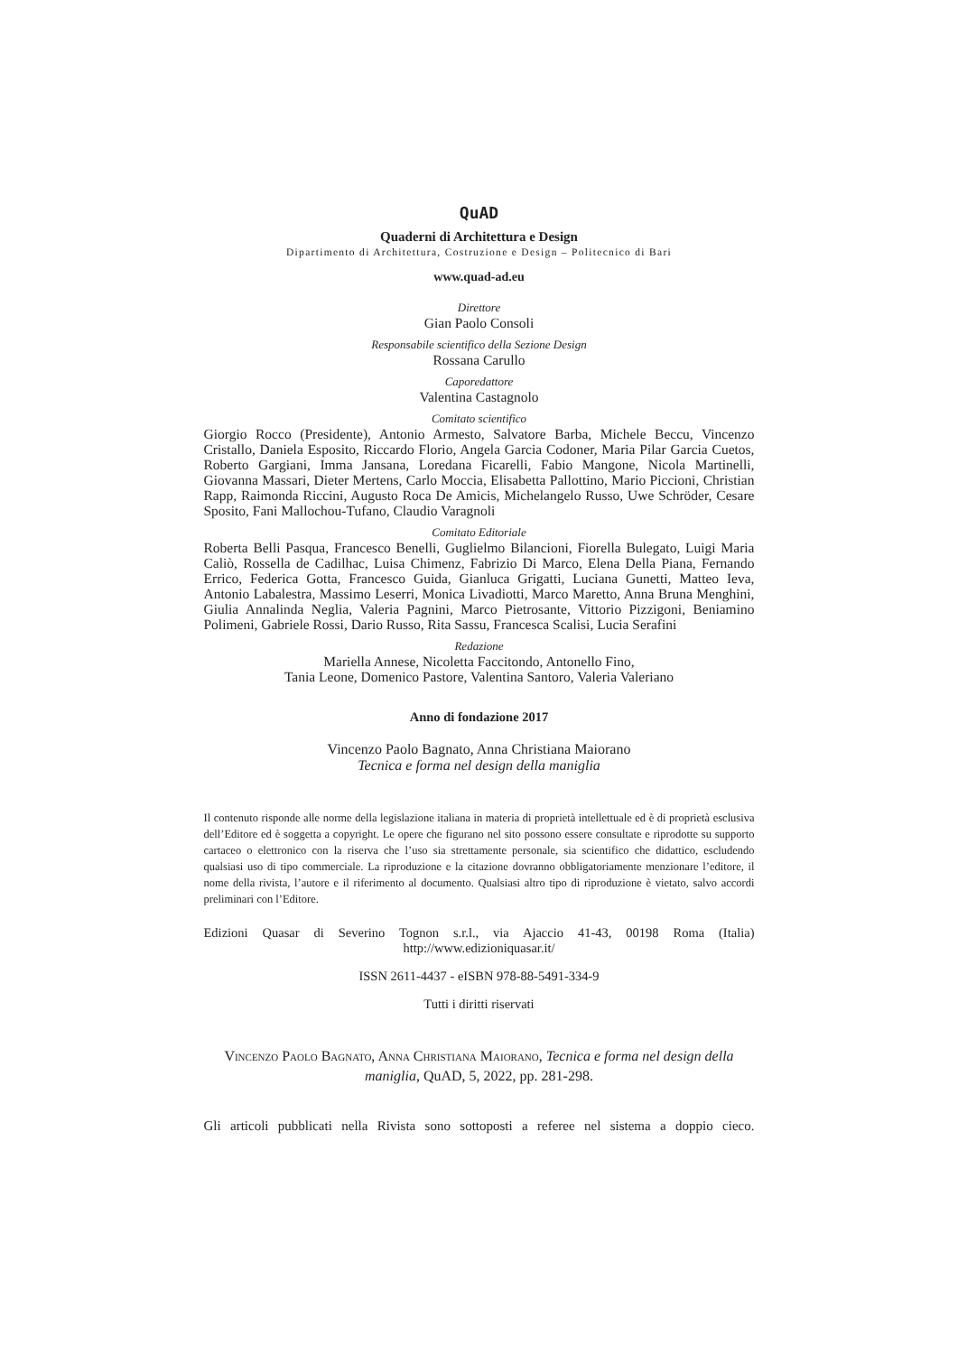QuAD
Quaderni di Architettura e Design
Dipartimento di Architettura, Costruzione e Design – Politecnico di Bari
www.quad-ad.eu
Direttore
Gian Paolo Consoli
Responsabile scientifico della Sezione Design
Rossana Carullo
Caporedattore
Valentina Castagnolo
Comitato scientifico
Giorgio Rocco (Presidente), Antonio Armesto, Salvatore Barba, Michele Beccu, Vincenzo Cristallo, Daniela Esposito, Riccardo Florio, Angela Garcia Codoner, Maria Pilar Garcia Cuetos, Roberto Gargiani, Imma Jansana, Loredana Ficarelli, Fabio Mangone, Nicola Martinelli, Giovanna Massari, Dieter Mertens, Carlo Moccia, Elisabetta Pallottino, Mario Piccioni, Christian Rapp, Raimonda Riccini, Augusto Roca De Amicis, Michelangelo Russo, Uwe Schröder, Cesare Sposito, Fani Mallochou-Tufano, Claudio Varagnoli
Comitato Editoriale
Roberta Belli Pasqua, Francesco Benelli, Guglielmo Bilancioni, Fiorella Bulegato, Luigi Maria Caliò, Rossella de Cadilhac, Luisa Chimenz, Fabrizio Di Marco, Elena Della Piana, Fernando Errico, Federica Gotta, Francesco Guida, Gianluca Grigatti, Luciana Gunetti, Matteo Ieva, Antonio Labalestra, Massimo Leserri, Monica Livadiotti, Marco Maretto, Anna Bruna Menghini, Giulia Annalinda Neglia, Valeria Pagnini, Marco Pietrosante, Vittorio Pizzigoni, Beniamino Polimeni, Gabriele Rossi, Dario Russo, Rita Sassu, Francesca Scalisi, Lucia Serafini
Redazione
Mariella Annese, Nicoletta Faccitondo, Antonello Fino,
Tania Leone, Domenico Pastore, Valentina Santoro, Valeria Valeriano
Anno di fondazione 2017
Vincenzo Paolo Bagnato, Anna Christiana Maiorano
Tecnica e forma nel design della maniglia
Il contenuto risponde alle norme della legislazione italiana in materia di proprietà intellettuale ed è di proprietà esclusiva dell’Editore ed è soggetta a copyright. Le opere che figurano nel sito possono essere consultate e riprodotte su supporto cartaceo o elettronico con la riserva che l’uso sia strettamente personale, sia scientifico che didattico, escludendo qualsiasi uso di tipo commerciale. La riproduzione e la citazione dovranno obbligatoriamente menzionare l’editore, il nome della rivista, l’autore e il riferimento al documento. Qualsiasi altro tipo di riproduzione è vietato, salvo accordi preliminari con l’Editore.
Edizioni Quasar di Severino Tognon s.r.l., via Ajaccio 41-43, 00198 Roma (Italia)
http://www.edizioniquasar.it/
ISSN 2611-4437 - eISBN 978-88-5491-334-9
Tutti i diritti riservati
Vincenzo Paolo Bagnato, Anna Christiana Maiorano, Tecnica e forma nel design della maniglia, QuAD, 5, 2022, pp. 281-298.
Gli articoli pubblicati nella Rivista sono sottoposti a referee nel sistema a doppio cieco.